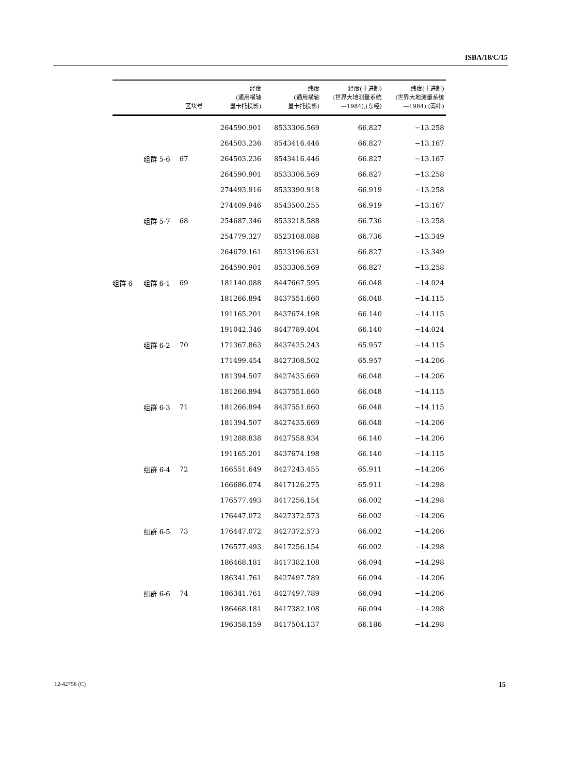ISBA/18/C/15
| | | 区块号 | 经度 (通用横轴 墨卡托投影) | 纬度 (通用横轴 墨卡托投影) | 经度(十进制) (世界大地测量系统 —1984),(东经) | 纬度(十进制) (世界大地测量系统 —1984),(南纬) |
| --- | --- | --- | --- | --- | --- | --- |
| | | | 264590.901 | 8533306.569 | 66.827 | −13.258 |
| | | | 264503.236 | 8543416.446 | 66.827 | −13.167 |
| | 组群 5-6 | 67 | 264503.236 | 8543416.446 | 66.827 | −13.167 |
| | | | 264590.901 | 8533306.569 | 66.827 | −13.258 |
| | | | 274493.916 | 8533390.918 | 66.919 | −13.258 |
| | | | 274409.946 | 8543500.255 | 66.919 | −13.167 |
| | 组群 5-7 | 68 | 254687.346 | 8533218.588 | 66.736 | −13.258 |
| | | | 254779.327 | 8523108.088 | 66.736 | −13.349 |
| | | | 264679.161 | 8523196.631 | 66.827 | −13.349 |
| | | | 264590.901 | 8533306.569 | 66.827 | −13.258 |
| 组群 6 | 组群 6-1 | 69 | 181140.088 | 8447667.595 | 66.048 | −14.024 |
| | | | 181266.894 | 8437551.660 | 66.048 | −14.115 |
| | | | 191165.201 | 8437674.198 | 66.140 | −14.115 |
| | | | 191042.346 | 8447789.404 | 66.140 | −14.024 |
| | 组群 6-2 | 70 | 171367.863 | 8437425.243 | 65.957 | −14.115 |
| | | | 171499.454 | 8427308.502 | 65.957 | −14.206 |
| | | | 181394.507 | 8427435.669 | 66.048 | −14.206 |
| | | | 181266.894 | 8437551.660 | 66.048 | −14.115 |
| | 组群 6-3 | 71 | 181266.894 | 8437551.660 | 66.048 | −14.115 |
| | | | 181394.507 | 8427435.669 | 66.048 | −14.206 |
| | | | 191288.838 | 8427558.934 | 66.140 | −14.206 |
| | | | 191165.201 | 8437674.198 | 66.140 | −14.115 |
| | 组群 6-4 | 72 | 166551.649 | 8427243.455 | 65.911 | −14.206 |
| | | | 166686.074 | 8417126.275 | 65.911 | −14.298 |
| | | | 176577.493 | 8417256.154 | 66.002 | −14.298 |
| | | | 176447.072 | 8427372.573 | 66.002 | −14.206 |
| | 组群 6-5 | 73 | 176447.072 | 8427372.573 | 66.002 | −14.206 |
| | | | 176577.493 | 8417256.154 | 66.002 | −14.298 |
| | | | 186468.181 | 8417382.108 | 66.094 | −14.298 |
| | | | 186341.761 | 8427497.789 | 66.094 | −14.206 |
| | 组群 6-6 | 74 | 186341.761 | 8427497.789 | 66.094 | −14.206 |
| | | | 186468.181 | 8417382.108 | 66.094 | −14.298 |
| | | | 196358.159 | 8417504.137 | 66.186 | −14.298 |
12-42756 (C) 15